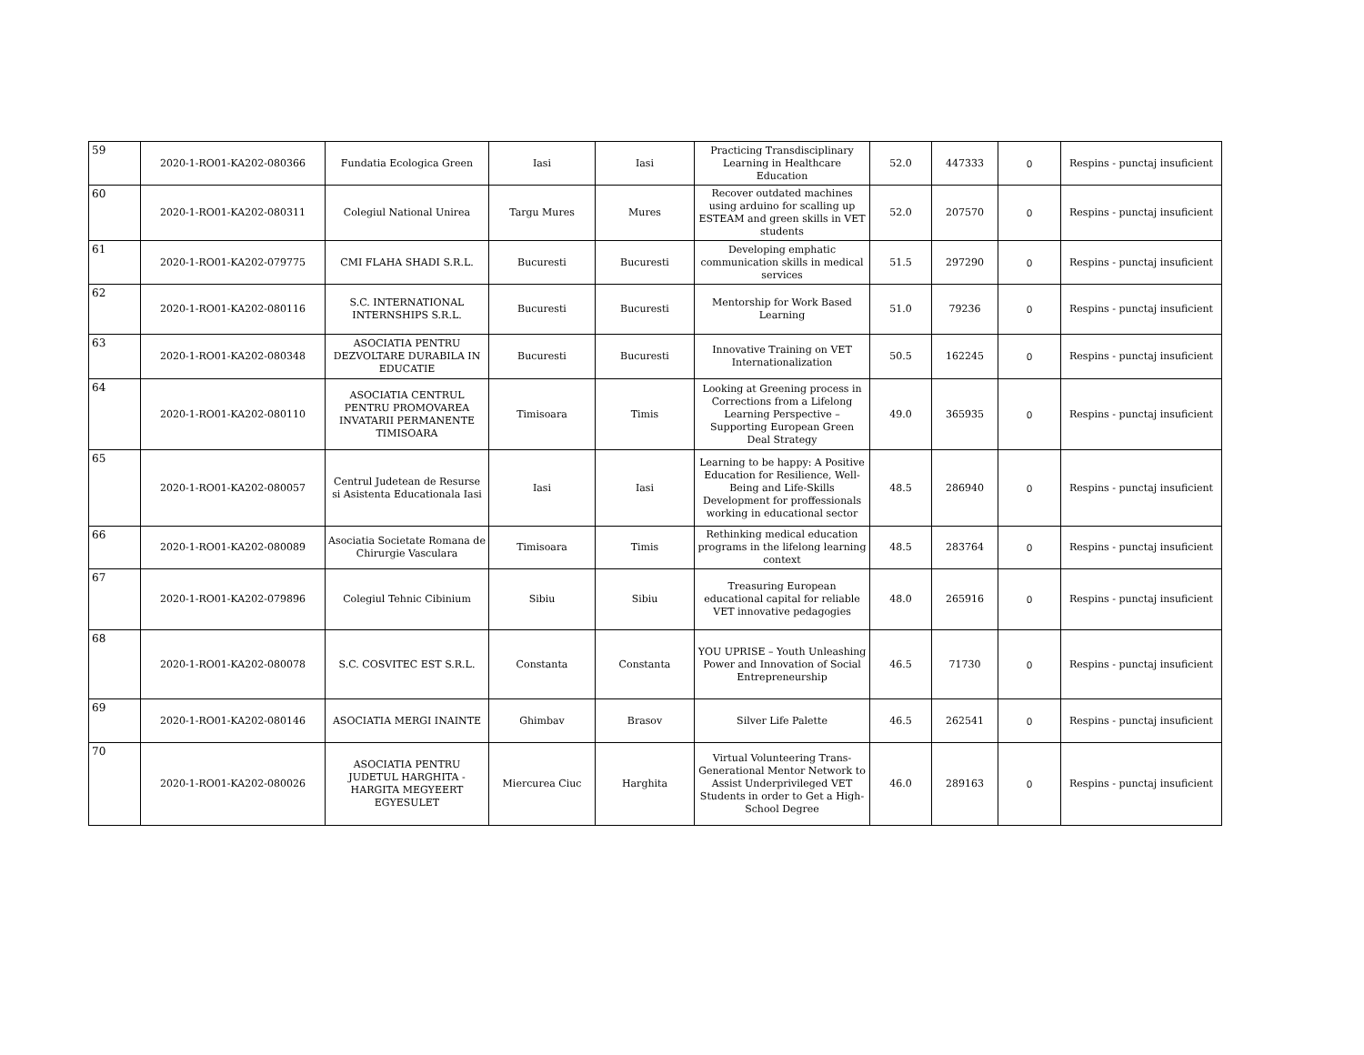| 59 | 2020-1-RO01-KA202-080366 | Fundatia Ecologica Green | Iasi | Iasi | Practicing Transdisciplinary Learning in Healthcare Education | 52.0 | 447333 | 0 | Respins - punctaj insuficient |
| 60 | 2020-1-RO01-KA202-080311 | Colegiul National Unirea | Targu Mures | Mures | Recover outdated machines using arduino for scalling up ESTEAM and green skills in VET students | 52.0 | 207570 | 0 | Respins - punctaj insuficient |
| 61 | 2020-1-RO01-KA202-079775 | CMI FLAHA SHADI S.R.L. | Bucuresti | Bucuresti | Developing emphatic communication skills in medical services | 51.5 | 297290 | 0 | Respins - punctaj insuficient |
| 62 | 2020-1-RO01-KA202-080116 | S.C. INTERNATIONAL INTERNSHIPS S.R.L. | Bucuresti | Bucuresti | Mentorship for Work Based Learning | 51.0 | 79236 | 0 | Respins - punctaj insuficient |
| 63 | 2020-1-RO01-KA202-080348 | ASOCIATIA PENTRU DEZVOLTARE DURABILA IN EDUCATIE | Bucuresti | Bucuresti | Innovative Training on VET Internationalization | 50.5 | 162245 | 0 | Respins - punctaj insuficient |
| 64 | 2020-1-RO01-KA202-080110 | ASOCIATIA CENTRUL PENTRU PROMOVAREA INVATARII PERMANENTE TIMISOARA | Timisoara | Timis | Looking at Greening process in Corrections from a Lifelong Learning Perspective – Supporting European Green Deal Strategy | 49.0 | 365935 | 0 | Respins - punctaj insuficient |
| 65 | 2020-1-RO01-KA202-080057 | Centrul Judetean de Resurse si Asistenta Educationala Iasi | Iasi | Iasi | Learning to be happy: A Positive Education for Resilience, Well-Being and Life-Skills Development for proffessionals working in educational sector | 48.5 | 286940 | 0 | Respins - punctaj insuficient |
| 66 | 2020-1-RO01-KA202-080089 | Asociatia Societate Romana de Chirurgie Vasculara | Timisoara | Timis | Rethinking medical education programs in the lifelong learning context | 48.5 | 283764 | 0 | Respins - punctaj insuficient |
| 67 | 2020-1-RO01-KA202-079896 | Colegiul Tehnic Cibinium | Sibiu | Sibiu | Treasuring European educational capital for reliable VET innovative pedagogies | 48.0 | 265916 | 0 | Respins - punctaj insuficient |
| 68 | 2020-1-RO01-KA202-080078 | S.C. COSVITEC EST S.R.L. | Constanta | Constanta | YOU UPRISE – Youth Unleashing Power and Innovation of Social Entrepreneurship | 46.5 | 71730 | 0 | Respins - punctaj insuficient |
| 69 | 2020-1-RO01-KA202-080146 | ASOCIATIA MERGI INAINTE | Ghimbav | Brasov | Silver Life Palette | 46.5 | 262541 | 0 | Respins - punctaj insuficient |
| 70 | 2020-1-RO01-KA202-080026 | ASOCIATIA PENTRU JUDETUL HARGHITA - HARGITA MEGYEERT EGYESULET | Miercurea Ciuc | Harghita | Virtual Volunteering Trans-Generational Mentor Network to Assist Underprivileged VET Students in order to Get a High-School Degree | 46.0 | 289163 | 0 | Respins - punctaj insuficient |